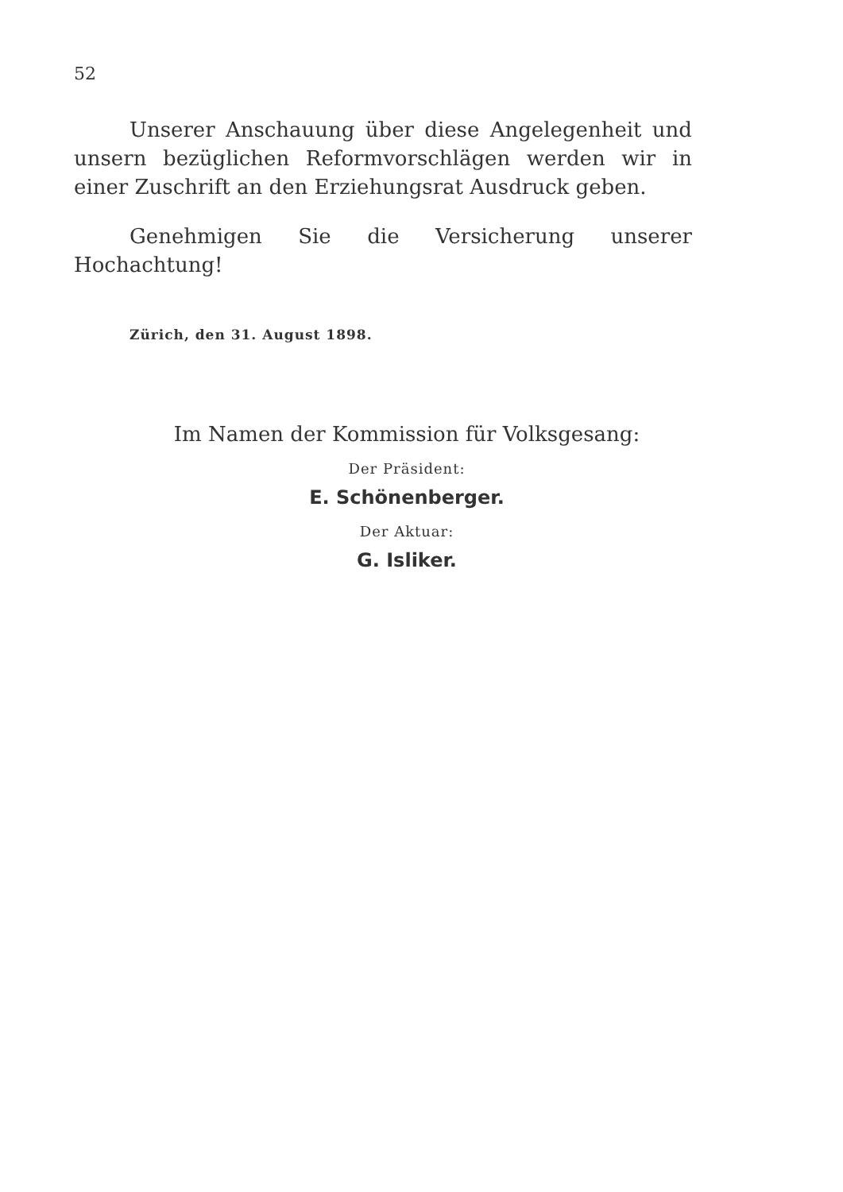52
Unserer Anschauung über diese Angelegenheit und unsern bezüglichen Reformvorschlägen werden wir in einer Zuschrift an den Erziehungsrat Ausdruck geben.
Genehmigen Sie die Versicherung unserer Hochachtung!
Zürich, den 31. August 1898.
Im Namen der Kommission für Volksgesang:
Der Präsident:
E. Schönenberger.
Der Aktuar:
G. Isliker.